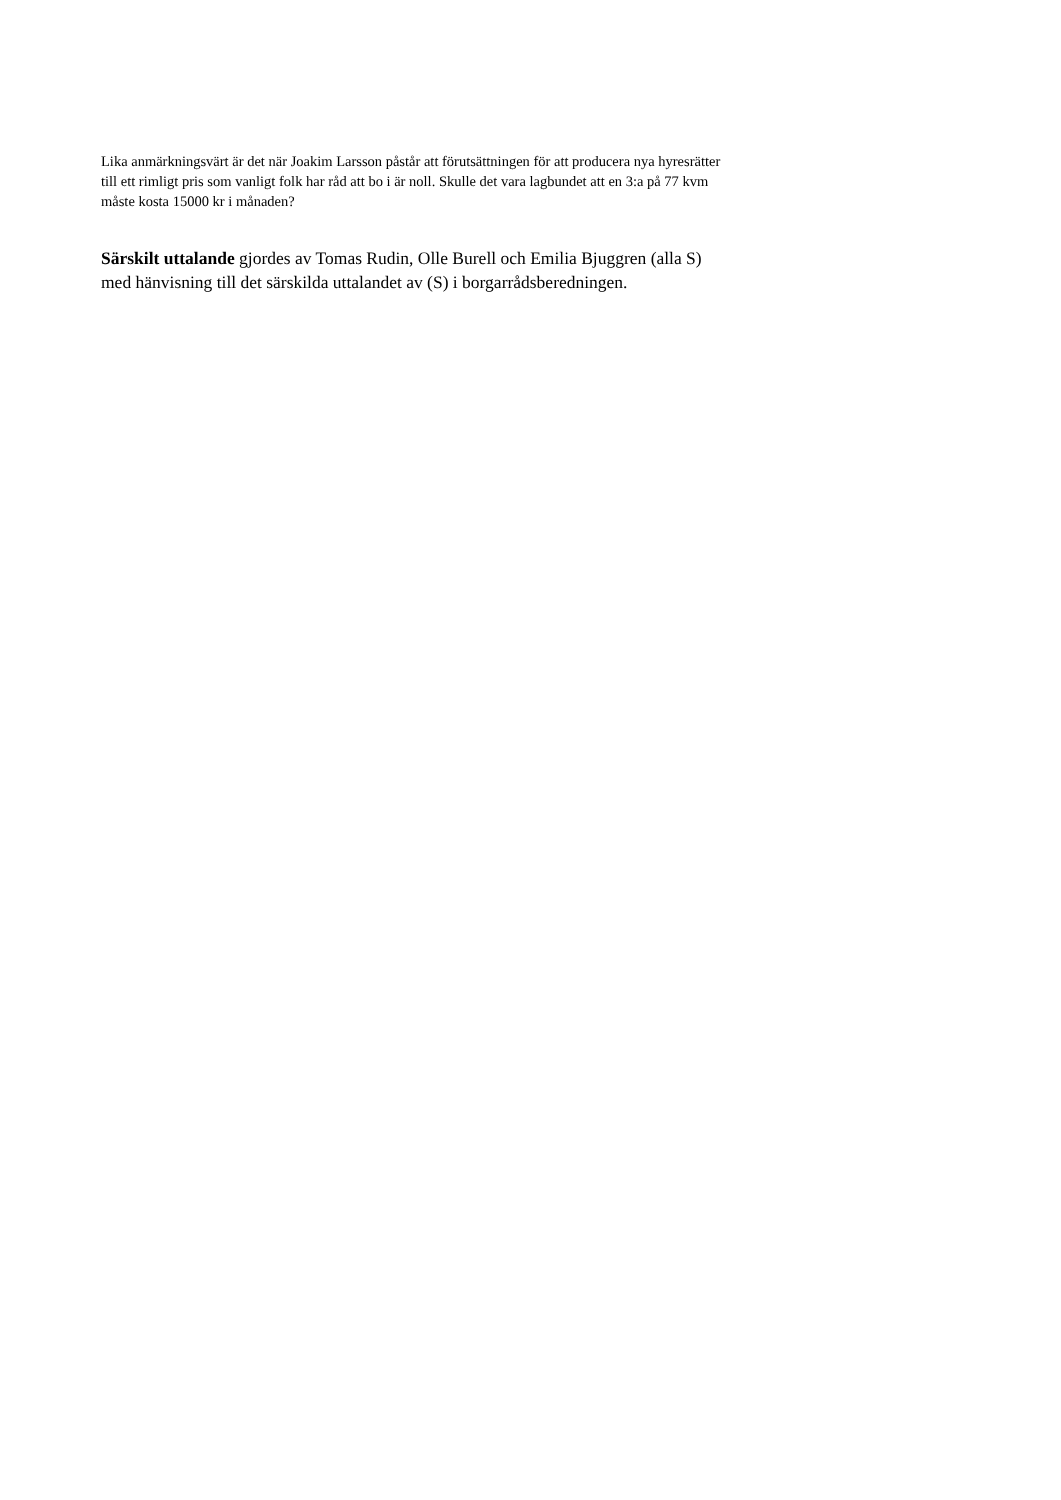Lika anmärkningsvärt är det när Joakim Larsson påstår att förutsättningen för att producera nya hyresrätter till ett rimligt pris som vanligt folk har råd att bo i är noll. Skulle det vara lagbundet att en 3:a på 77 kvm måste kosta 15000 kr i månaden?
Särskilt uttalande gjordes av Tomas Rudin, Olle Burell och Emilia Bjuggren (alla S) med hänvisning till det särskilda uttalandet av (S) i borgarrådsberedningen.